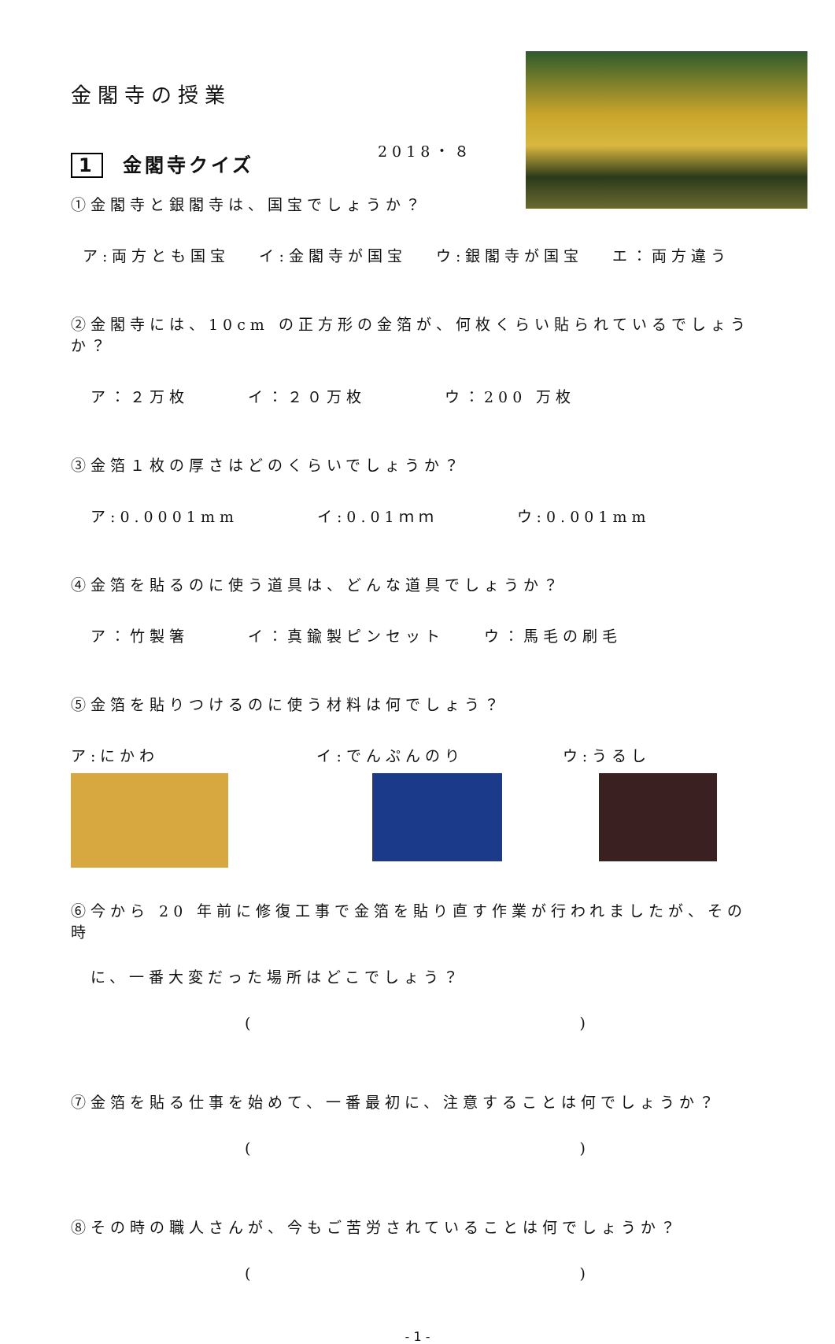金閣寺の授業
2018・８
1 金閣寺クイズ
①金閣寺と銀閣寺は、国宝でしょうか？
ア:両方とも国宝　 イ:金閣寺が国宝　 ウ:銀閣寺が国宝　 エ：両方違う
②金閣寺には、10cm の正方形の金箔が、何枚くらい貼られているでしょうか？
ア：２万枚　　　イ：２０万枚　　　　ウ：200 万枚
③金箔１枚の厚さはどのくらいでしょうか？
ア:0.0001mm　　　　イ:0.01ｍｍ　　　　ウ:0.001mm
④金箔を貼るのに使う道具は、どんな道具でしょうか？
ア：竹製箸　　　イ：真鍮製ピンセット　　ウ：馬毛の刷毛
⑤金箔を貼りつけるのに使う材料は何でしょう？
ア:にかわ　　　　　　　　イ:でんぷんのり　　　　　ウ:うるし
⑥今から 20 年前に修復工事で金箔を貼り直す作業が行われましたが、その時
に、一番大変だった場所はどこでしょう？
( )
⑦金箔を貼る仕事を始めて、一番最初に、注意することは何でしょうか？
( )
⑧その時の職人さんが、今もご苦労されていることは何でしょうか？
( )
- 1 -